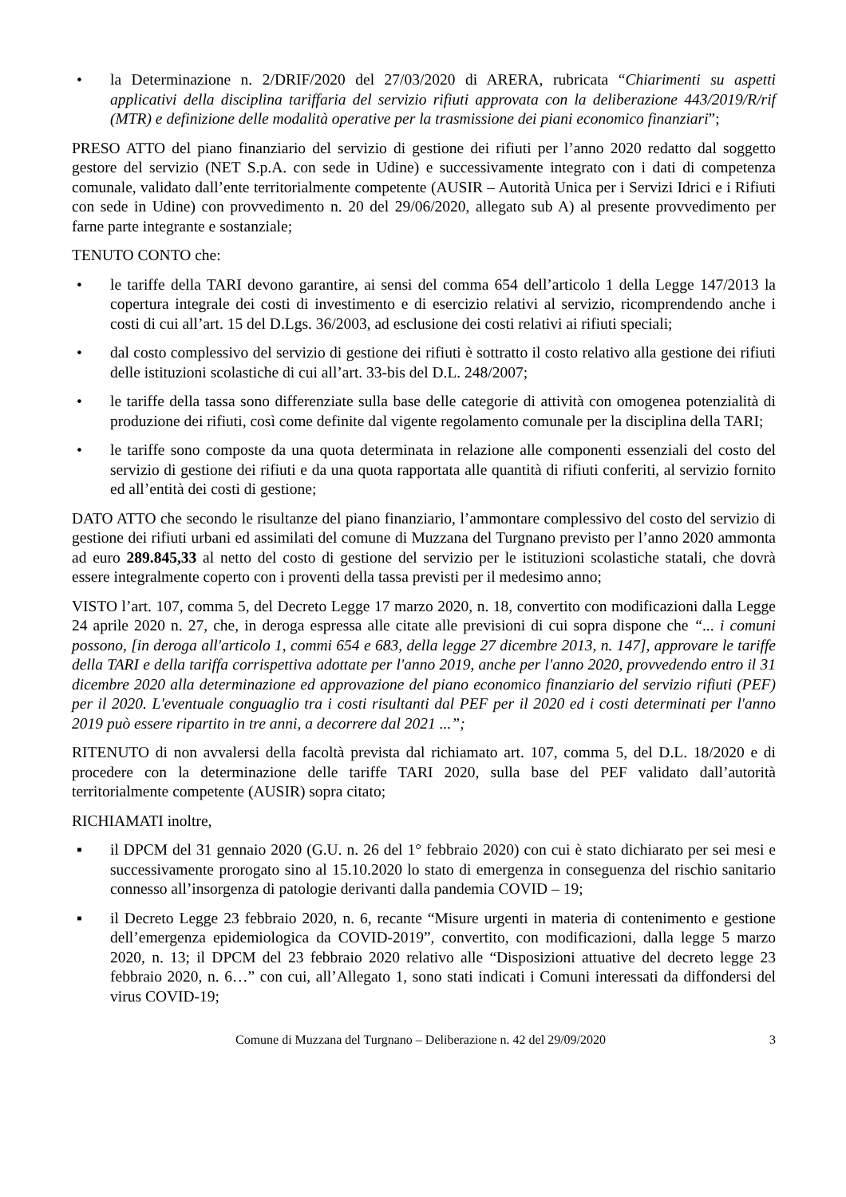• la Determinazione n. 2/DRIF/2020 del 27/03/2020 di ARERA, rubricata “Chiarimenti su aspetti applicativi della disciplina tariffaria del servizio rifiuti approvata con la deliberazione 443/2019/R/rif (MTR) e definizione delle modalità operative per la trasmissione dei piani economico finanziari”;
PRESO ATTO del piano finanziario del servizio di gestione dei rifiuti per l’anno 2020 redatto dal soggetto gestore del servizio (NET S.p.A. con sede in Udine) e successivamente integrato con i dati di competenza comunale, validato dall’ente territorialmente competente (AUSIR – Autorità Unica per i Servizi Idrici e i Rifiuti con sede in Udine) con provvedimento n. 20 del 29/06/2020, allegato sub A) al presente provvedimento per farne parte integrante e sostanziale;
TENUTO CONTO che:
• le tariffe della TARI devono garantire, ai sensi del comma 654 dell’articolo 1 della Legge 147/2013 la copertura integrale dei costi di investimento e di esercizio relativi al servizio, ricomprendendo anche i costi di cui all’art. 15 del D.Lgs. 36/2003, ad esclusione dei costi relativi ai rifiuti speciali;
• dal costo complessivo del servizio di gestione dei rifiuti è sottratto il costo relativo alla gestione dei rifiuti delle istituzioni scolastiche di cui all’art. 33-bis del D.L. 248/2007;
• le tariffe della tassa sono differenziate sulla base delle categorie di attività con omogenea potenzialità di produzione dei rifiuti, così come definite dal vigente regolamento comunale per la disciplina della TARI;
• le tariffe sono composte da una quota determinata in relazione alle componenti essenziali del costo del servizio di gestione dei rifiuti e da una quota rapportata alle quantità di rifiuti conferiti, al servizio fornito ed all’entità dei costi di gestione;
DATO ATTO che secondo le risultanze del piano finanziario, l’ammontare complessivo del costo del servizio di gestione dei rifiuti urbani ed assimilati del comune di Muzzana del Turgnano previsto per l’anno 2020 ammonta ad euro 289.845,33 al netto del costo di gestione del servizio per le istituzioni scolastiche statali, che dovrà essere integralmente coperto con i proventi della tassa previsti per il medesimo anno;
VISTO l’art. 107, comma 5, del Decreto Legge 17 marzo 2020, n. 18, convertito con modificazioni dalla Legge 24 aprile 2020 n. 27, che, in deroga espressa alle citate alle previsioni di cui sopra dispone che “... i comuni possono, [in deroga all'articolo 1, commi 654 e 683, della legge 27 dicembre 2013, n. 147], approvare le tariffe della TARI e della tariffa corrispettiva adottate per l'anno 2019, anche per l'anno 2020, provvedendo entro il 31 dicembre 2020 alla determinazione ed approvazione del piano economico finanziario del servizio rifiuti (PEF) per il 2020. L'eventuale conguaglio tra i costi risultanti dal PEF per il 2020 ed i costi determinati per l'anno 2019 può essere ripartito in tre anni, a decorrere dal 2021 ...”;
RITENUTO di non avvalersi della facoltà prevista dal richiamato art. 107, comma 5, del D.L. 18/2020 e di procedere con la determinazione delle tariffe TARI 2020, sulla base del PEF validato dall’autorità territorialmente competente (AUSIR) sopra citato;
RICHIAMATI inoltre,
▪ il DPCM del 31 gennaio 2020 (G.U. n. 26 del 1° febbraio 2020) con cui è stato dichiarato per sei mesi e successivamente prorogato sino al 15.10.2020 lo stato di emergenza in conseguenza del rischio sanitario connesso all’insorgenza di patologie derivanti dalla pandemia COVID – 19;
▪ il Decreto Legge 23 febbraio 2020, n. 6, recante “Misure urgenti in materia di contenimento e gestione dell’emergenza epidemiologica da COVID-2019”, convertito, con modificazioni, dalla legge 5 marzo 2020, n. 13; il DPCM del 23 febbraio 2020 relativo alle “Disposizioni attuative del decreto legge 23 febbraio 2020, n. 6…” con cui, all’Allegato 1, sono stati indicati i Comuni interessati da diffondersi del virus COVID-19;
Comune di Muzzana del Turgnano – Deliberazione n. 42 del 29/09/2020 3